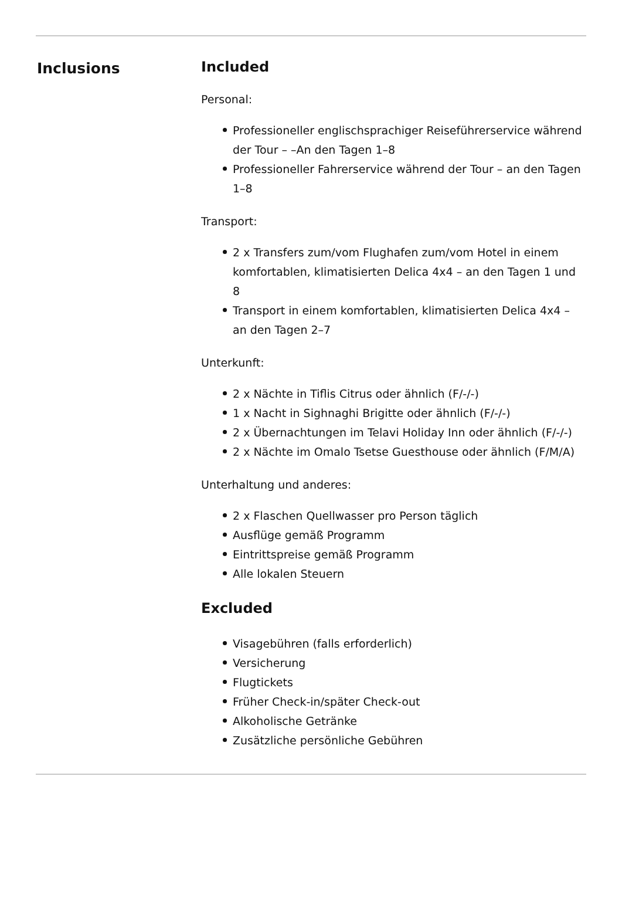Inclusions Included
Personal:
Professioneller englischsprachiger Reiseführerservice während der Tour – –An den Tagen 1–8
Professioneller Fahrerservice während der Tour – an den Tagen 1–8
Transport:
2 x Transfers zum/vom Flughafen zum/vom Hotel in einem komfortablen, klimatisierten Delica 4x4 – an den Tagen 1 und 8
Transport in einem komfortablen, klimatisierten Delica 4x4 – an den Tagen 2–7
Unterkunft:
2 x Nächte in Tiflis Citrus oder ähnlich (F/-/-)
1 x Nacht in Sighnaghi Brigitte oder ähnlich (F/-/-)
2 x Übernachtungen im Telavi Holiday Inn oder ähnlich (F/-/-)
2 x Nächte im Omalo Tsetse Guesthouse oder ähnlich (F/M/A)
Unterhaltung und anderes:
2 x Flaschen Quellwasser pro Person täglich
Ausflüge gemäß Programm
Eintrittspreise gemäß Programm
Alle lokalen Steuern
Excluded
Visagebühren (falls erforderlich)
Versicherung
Flugtickets
Früher Check-in/später Check-out
Alkoholische Getränke
Zusätzliche persönliche Gebühren